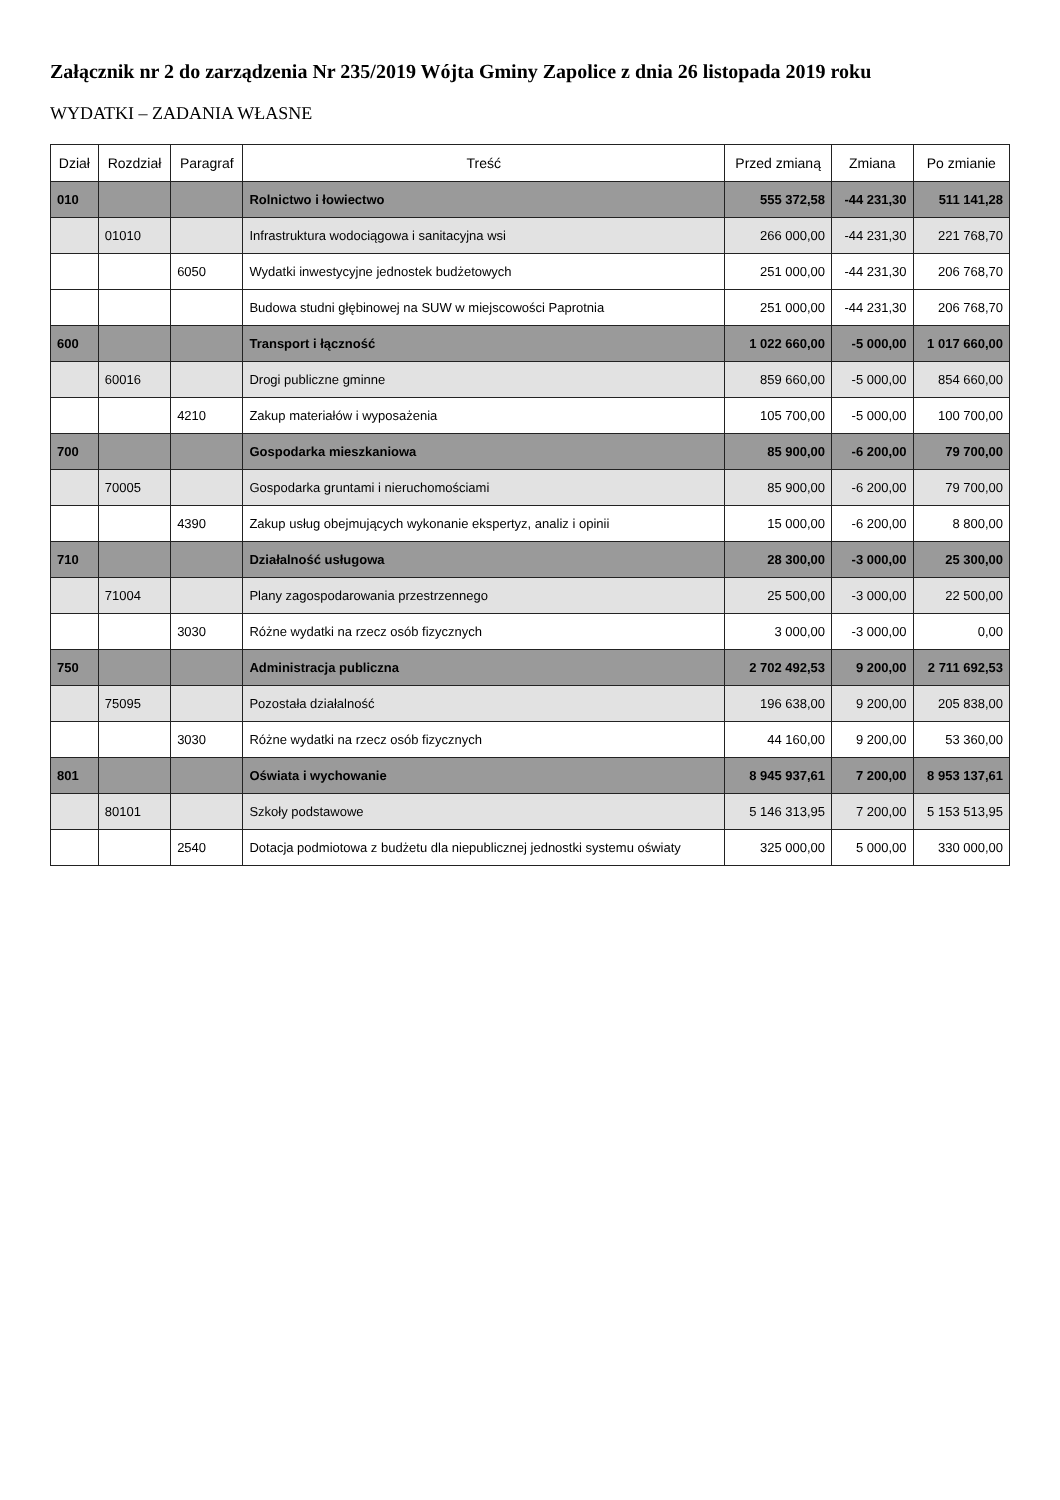Załącznik nr 2 do zarządzenia Nr 235/2019 Wójta Gminy Zapolice z dnia 26 listopada 2019 roku
WYDATKI – ZADANIA WŁASNE
| Dział | Rozdział | Paragraf | Treść | Przed zmianą | Zmiana | Po zmianie |
| --- | --- | --- | --- | --- | --- | --- |
| 010 | | | Rolnictwo i łowiectwo | 555 372,58 | -44 231,30 | 511 141,28 |
| | 01010 | | Infrastruktura wodociągowa i sanitacyjna wsi | 266 000,00 | -44 231,30 | 221 768,70 |
| | | 6050 | Wydatki inwestycyjne jednostek budżetowych | 251 000,00 | -44 231,30 | 206 768,70 |
| | | | Budowa studni głębinowej na SUW w miejscowości Paprotnia | 251 000,00 | -44 231,30 | 206 768,70 |
| 600 | | | Transport i łączność | 1 022 660,00 | -5 000,00 | 1 017 660,00 |
| | 60016 | | Drogi publiczne gminne | 859 660,00 | -5 000,00 | 854 660,00 |
| | | 4210 | Zakup materiałów i wyposażenia | 105 700,00 | -5 000,00 | 100 700,00 |
| 700 | | | Gospodarka mieszkaniowa | 85 900,00 | -6 200,00 | 79 700,00 |
| | 70005 | | Gospodarka gruntami i nieruchomościami | 85 900,00 | -6 200,00 | 79 700,00 |
| | | 4390 | Zakup usług obejmujących wykonanie ekspertyz, analiz i opinii | 15 000,00 | -6 200,00 | 8 800,00 |
| 710 | | | Działalność usługowa | 28 300,00 | -3 000,00 | 25 300,00 |
| | 71004 | | Plany zagospodarowania przestrzennego | 25 500,00 | -3 000,00 | 22 500,00 |
| | | 3030 | Różne wydatki na rzecz osób fizycznych | 3 000,00 | -3 000,00 | 0,00 |
| 750 | | | Administracja publiczna | 2 702 492,53 | 9 200,00 | 2 711 692,53 |
| | 75095 | | Pozostała działalność | 196 638,00 | 9 200,00 | 205 838,00 |
| | | 3030 | Różne wydatki na rzecz osób fizycznych | 44 160,00 | 9 200,00 | 53 360,00 |
| 801 | | | Oświata i wychowanie | 8 945 937,61 | 7 200,00 | 8 953 137,61 |
| | 80101 | | Szkoły podstawowe | 5 146 313,95 | 7 200,00 | 5 153 513,95 |
| | | 2540 | Dotacja podmiotowa z budżetu dla niepublicznej jednostki systemu oświaty | 325 000,00 | 5 000,00 | 330 000,00 |